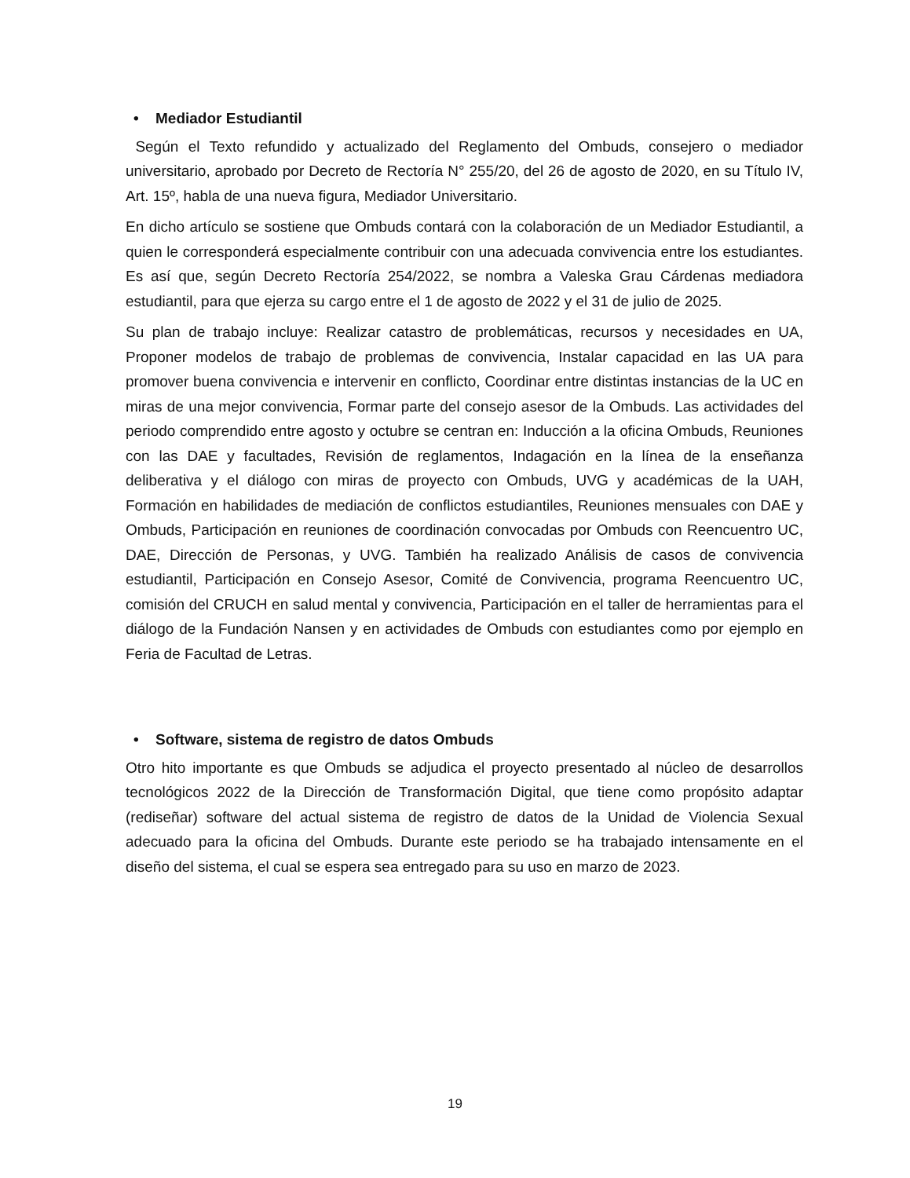• Mediador Estudiantil
Según el Texto refundido y actualizado del Reglamento del Ombuds, consejero o mediador universitario, aprobado por Decreto de Rectoría N° 255/20, del 26 de agosto de 2020, en su Título IV, Art. 15º, habla de una nueva figura, Mediador Universitario.
En dicho artículo se sostiene que Ombuds contará con la colaboración de un Mediador Estudiantil, a quien le corresponderá especialmente contribuir con una adecuada convivencia entre los estudiantes. Es así que, según Decreto Rectoría 254/2022, se nombra a Valeska Grau Cárdenas mediadora estudiantil, para que ejerza su cargo entre el 1 de agosto de 2022 y el 31 de julio de 2025.
Su plan de trabajo incluye: Realizar catastro de problemáticas, recursos y necesidades en UA, Proponer modelos de trabajo de problemas de convivencia, Instalar capacidad en las UA para promover buena convivencia e intervenir en conflicto, Coordinar entre distintas instancias de la UC en miras de una mejor convivencia, Formar parte del consejo asesor de la Ombuds. Las actividades del periodo comprendido entre agosto y octubre se centran en: Inducción a la oficina Ombuds, Reuniones con las DAE y facultades, Revisión de reglamentos, Indagación en la línea de la enseñanza deliberativa y el diálogo con miras de proyecto con Ombuds, UVG y académicas de la UAH, Formación en habilidades de mediación de conflictos estudiantiles, Reuniones mensuales con DAE y Ombuds, Participación en reuniones de coordinación convocadas por Ombuds con Reencuentro UC, DAE, Dirección de Personas, y UVG. También ha realizado Análisis de casos de convivencia estudiantil, Participación en Consejo Asesor, Comité de Convivencia, programa Reencuentro UC, comisión del CRUCH en salud mental y convivencia, Participación en el taller de herramientas para el diálogo de la Fundación Nansen y en actividades de Ombuds con estudiantes como por ejemplo en Feria de Facultad de Letras.
• Software, sistema de registro de datos Ombuds
Otro hito importante es que Ombuds se adjudica el proyecto presentado al núcleo de desarrollos tecnológicos 2022 de la Dirección de Transformación Digital, que tiene como propósito adaptar (rediseñar) software del actual sistema de registro de datos de la Unidad de Violencia Sexual adecuado para la oficina del Ombuds. Durante este periodo se ha trabajado intensamente en el diseño del sistema, el cual se espera sea entregado para su uso en marzo de 2023.
19